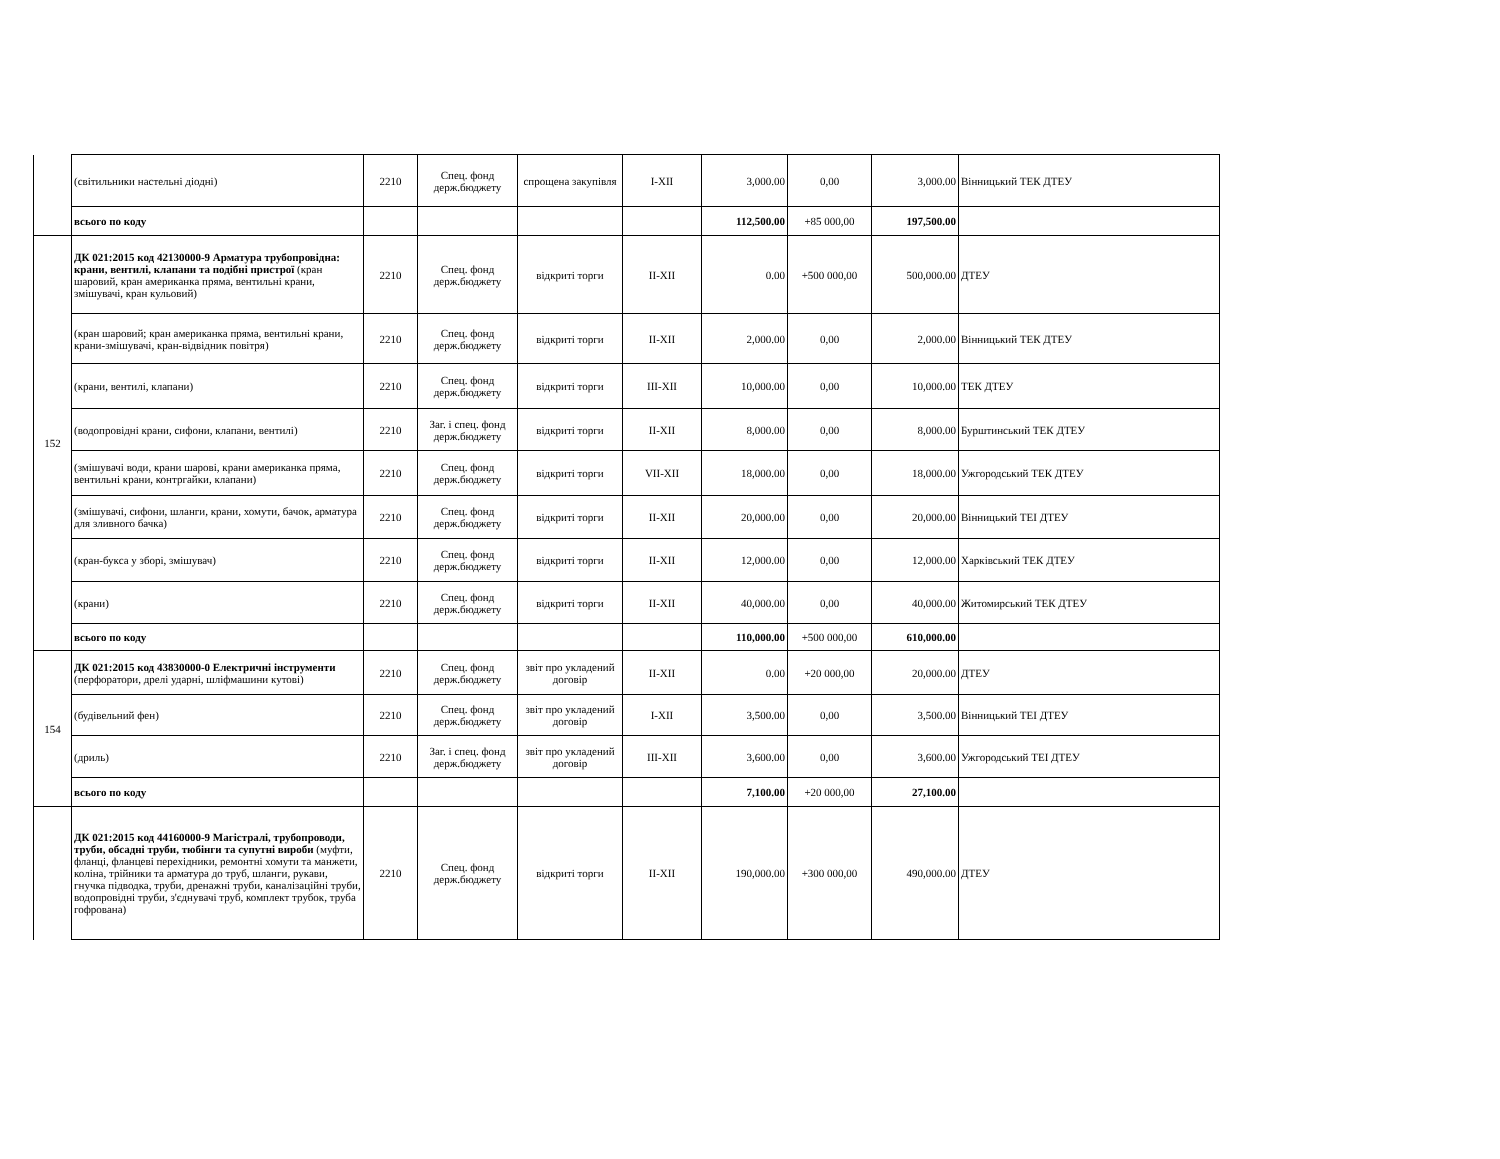| | (світильники настельні діодні) | 2210 | Спец. фонд держ.бюджету | спрощена закупівля | I-XII | 3,000.00 | 0,00 | 3,000.00 | Вінницький ТЕК ДТЕУ |
| | всього по коду | | | | | 112,500.00 | +85 000,00 | 197,500.00 | |
| 152 | ДК 021:2015 код 42130000-9 Арматура трубопровідна: крани, вентилі, клапани та подібні пристрої (кран шаровий, кран американка пряма, вентильні крани, змішувачі, кран кульовий) | 2210 | Спец. фонд держ.бюджету | відкриті торги | II-XII | 0.00 | +500 000,00 | 500,000.00 | ДТЕУ |
| | (кран шаровий; кран американка пряма, вентильні крани, крани-змішувачі, кран-відвідник повітря) | 2210 | Спец. фонд держ.бюджету | відкриті торги | II-XII | 2,000.00 | 0,00 | 2,000.00 | Вінницький ТЕК ДТЕУ |
| | (крани, вентилі, клапани) | 2210 | Спец. фонд держ.бюджету | відкриті торги | III-XII | 10,000.00 | 0,00 | 10,000.00 | ТЕК ДТЕУ |
| | (водопровідні крани, сифони, клапани, вентилі) | 2210 | Заг. і спец. фонд держ.бюджету | відкриті торги | II-XII | 8,000.00 | 0,00 | 8,000.00 | Бурштинський ТЕК ДТЕУ |
| | (змішувачі води, крани шарові, крани американка пряма, вентильні крани, контргайки, клапани) | 2210 | Спец. фонд держ.бюджету | відкриті торги | VII-XII | 18,000.00 | 0,00 | 18,000.00 | Ужгородський ТЕК ДТЕУ |
| | (змішувачі, сифони, шланги, крани, хомути, бачок, арматура для зливного бачка) | 2210 | Спец. фонд держ.бюджету | відкриті торги | II-XII | 20,000.00 | 0,00 | 20,000.00 | Вінницький ТЕІ ДТЕУ |
| | (кран-букса у зборі, змішувач) | 2210 | Спец. фонд держ.бюджету | відкриті торги | II-XII | 12,000.00 | 0,00 | 12,000.00 | Харківський ТЕК ДТЕУ |
| | (крани) | 2210 | Спец. фонд держ.бюджету | відкриті торги | II-XII | 40,000.00 | 0,00 | 40,000.00 | Житомирський ТЕК ДТЕУ |
| | всього по коду | | | | | 110,000.00 | +500 000,00 | 610,000.00 | |
| 154 | ДК 021:2015 код 43830000-0 Електричні інструменти (перфоратори, дрелі ударні, шліфмашини кутові) | 2210 | Спец. фонд держ.бюджету | звіт про укладений договір | II-XII | 0.00 | +20 000,00 | 20,000.00 | ДТЕУ |
| | (будівельний фен) | 2210 | Спец. фонд держ.бюджету | звіт про укладений договір | I-XII | 3,500.00 | 0,00 | 3,500.00 | Вінницький ТЕІ ДТЕУ |
| | (дриль) | 2210 | Заг. і спец. фонд держ.бюджету | звіт про укладений договір | III-XII | 3,600.00 | 0,00 | 3,600.00 | Ужгородський ТЕІ ДТЕУ |
| | всього по коду | | | | | 7,100.00 | +20 000,00 | 27,100.00 | |
| | ДК 021:2015 код 44160000-9 Магістралі, трубопроводи, труби, обсадні труби, тюбінги та супутні вироби (муфти, фланці, фланцеві перехідники, ремонтні хомути та манжети, коліна, трійники та арматура до труб, шланги, рукави, гнучка підводка, труби, дренажні труби, каналізаційні труби, водопровідні труби, з'єднувачі труб, комплект трубок, труба гофрована) | 2210 | Спец. фонд держ.бюджету | відкриті торги | II-XII | 190,000.00 | +300 000,00 | 490,000.00 | ДТЕУ |